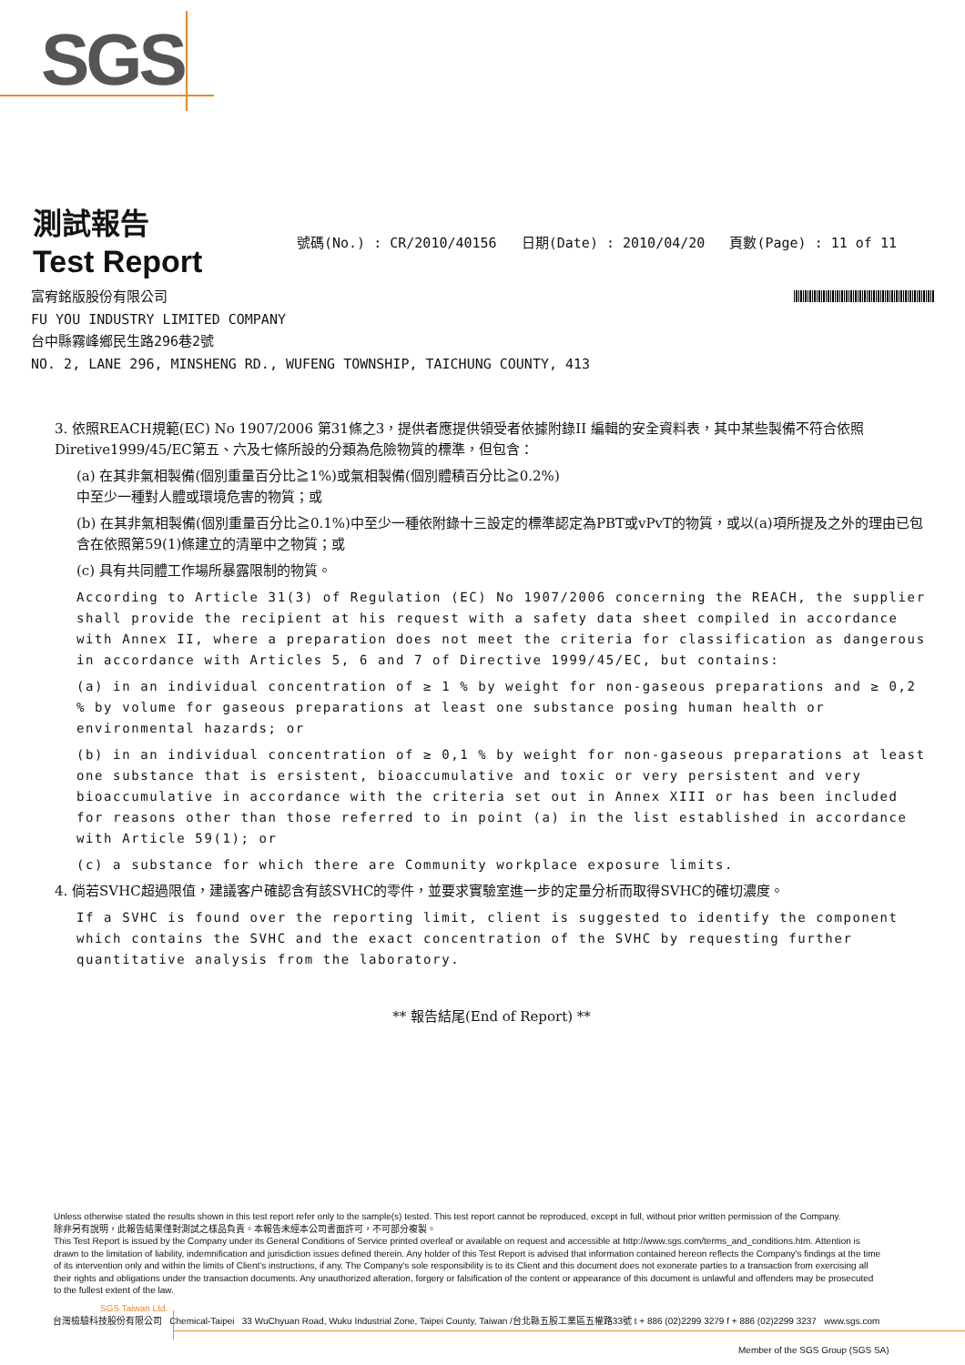SGS
測試報告
Test Report
號碼(No.) : CR/2010/40156 日期(Date) : 2010/04/20 頁數(Page) : 11 of 11
富宥銘版股份有限公司
FU YOU INDUSTRY LIMITED COMPANY
台中縣霧峰鄉民生路296巷2號
NO. 2, LANE 296, MINSHENG RD., WUFENG TOWNSHIP, TAICHUNG COUNTY, 413
3. 依照REACH規範(EC) No 1907/2006 第31條之3，提供者應提供領受者依據附錄II 編輯的安全資料表，其中某些製備不符合依照Diretive1999/45/EC第五、六及七條所設的分類為危險物質的標準，但包含：
(a) 在其非氣相製備(個別重量百分比≧1%)或氣相製備(個別體積百分比≧0.2%)
中至少一種對人體或環境危害的物質；或
(b) 在其非氣相製備(個別重量百分比≧0.1%)中至少一種依附錄十三設定的標準認定為PBT或vPvT的物質，或以(a)項所提及之外的理由已包含在依照第59(1)條建立的清單中之物質；或
(c) 具有共同體工作場所暴露限制的物質。
According to Article 31(3) of Regulation (EC) No 1907/2006 concerning the REACH, the supplier shall provide the recipient at his request with a safety data sheet compiled in accordance with Annex II, where a preparation does not meet the criteria for classification as dangerous in accordance with Articles 5, 6 and 7 of Directive 1999/45/EC, but contains:
(a) in an individual concentration of ≥ 1 % by weight for non-gaseous preparations and ≥ 0,2 % by volume for gaseous preparations at least one substance posing human health or environmental hazards; or
(b) in an individual concentration of ≥ 0,1 % by weight for non-gaseous preparations at least one substance that is ersistent, bioaccumulative and toxic or very persistent and very bioaccumulative in accordance with the criteria set out in Annex XIII or has been included for reasons other than those referred to in point (a) in the list established in accordance with Article 59(1); or
(c) a substance for which there are Community workplace exposure limits.
4. 倘若SVHC超過限值，建議客户確認含有該SVHC的零件，並要求實驗室進一步的定量分析而取得SVHC的確切濃度。
If a SVHC is found over the reporting limit, client is suggested to identify the component which contains the SVHC and the exact concentration of the SVHC by requesting further quantitative analysis from the laboratory.
** 報告結尾(End of Report) **
Unless otherwise stated the results shown in this test report refer only to the sample(s) tested. This test report cannot be reproduced, except in full, without prior written permission of the Company.
除非另有說明，此報告結果僅對測試之樣品負責。本報告未經本公司書面許可，不可部分複製。
This Test Report is issued by the Company under its General Conditions of Service printed overleaf or available on request and accessible at http://www.sgs.com/terms_and_conditions.htm. Attention is drawn to the limitation of liability, indemnification and jurisdiction issues defined therein. Any holder of this Test Report is advised that information contained hereon reflects the Company's findings at the time of its intervention only and within the limits of Client's instructions, if any. The Company's sole responsibility is to its Client and this document does not exonerate parties to a transaction from exercising all their rights and obligations under the transaction documents. Any unauthorized alteration, forgery or falsification of the content or appearance of this document is unlawful and offenders may be prosecuted to the fullest extent of the law.
SGS Taiwan Ltd.
台灣檢驗科技股份有限公司 Chemical-Taipei 33 WuChyuan Road, Wuku Industrial Zone, Taipei County, Taiwan /台北縣五股工業區五權路33號 t + 886 (02)2299 3279 f + 886 (02)2299 3237 www.sgs.com
Member of the SGS Group (SGS SA)